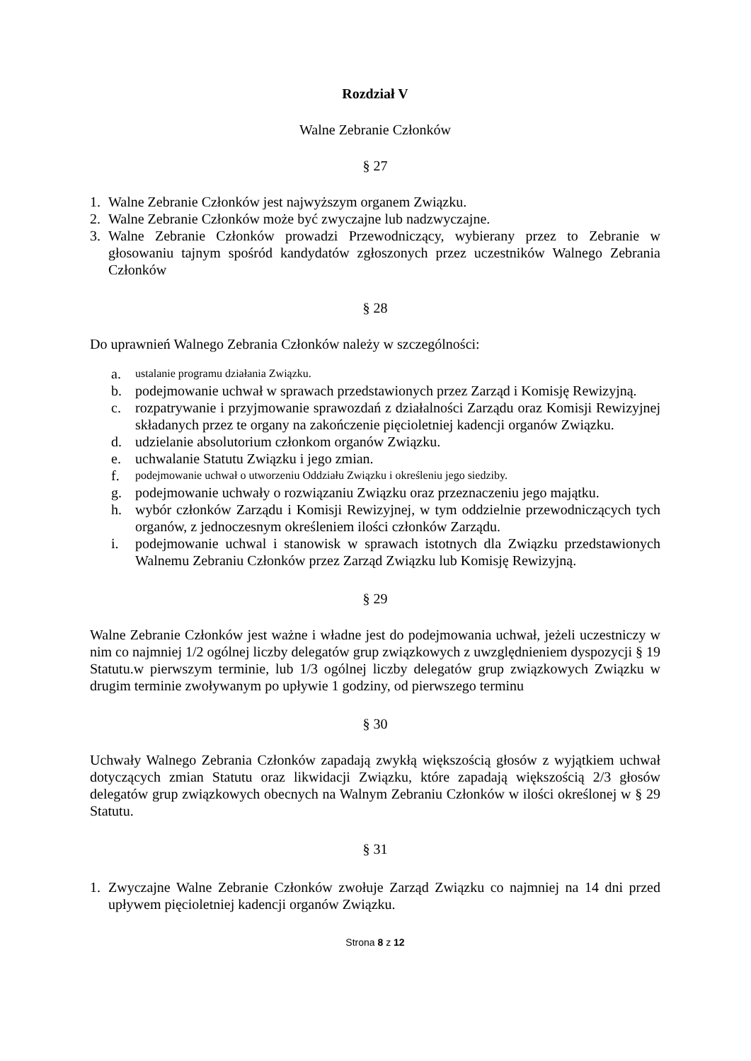Rozdział V
Walne Zebranie Członków
§ 27
1. Walne Zebranie Członków jest najwyższym organem Związku.
2. Walne Zebranie Członków może być zwyczajne lub nadzwyczajne.
3. Walne Zebranie Członków prowadzi Przewodniczący, wybierany przez to Zebranie w głosowaniu tajnym spośród kandydatów zgłoszonych przez uczestników Walnego Zebrania Członków
§ 28
Do uprawnień Walnego Zebrania Członków należy w szczególności:
a. ustalanie programu działania Związku.
b. podejmowanie uchwał w sprawach przedstawionych przez Zarząd i Komisję Rewizyjną.
c. rozpatrywanie i przyjmowanie sprawozdań z działalności Zarządu oraz Komisji Rewizyjnej składanych przez te organy na zakończenie pięcioletniej kadencji organów Związku.
d. udzielanie absolutorium członkom organów Związku.
e. uchwalanie Statutu Związku i jego zmian.
f. podejmowanie uchwał o utworzeniu Oddziału Związku i określeniu jego siedziby.
g. podejmowanie uchwały o rozwiązaniu Związku oraz przeznaczeniu jego majątku.
h. wybór członków Zarządu i Komisji Rewizyjnej, w tym oddzielnie przewodniczących tych organów, z jednoczesnym określeniem ilości członków Zarządu.
i. podejmowanie uchwal i stanowisk w sprawach istotnych dla Związku przedstawionych Walnemu Zebraniu Członków przez Zarząd Związku lub Komisję Rewizyjną.
§ 29
Walne Zebranie Członków jest ważne i władne jest do podejmowania uchwał, jeżeli uczestniczy w nim co najmniej 1/2 ogólnej liczby delegatów grup związkowych z uwzględnieniem dyspozycji § 19 Statutu.w pierwszym terminie, lub 1/3 ogólnej liczby delegatów grup związkowych Związku w drugim terminie zwoływanym po upływie 1 godziny, od pierwszego terminu
§ 30
Uchwały Walnego Zebrania Członków zapadają zwykłą większością głosów z wyjątkiem uchwał dotyczących zmian Statutu oraz likwidacji Związku, które zapadają większością 2/3 głosów delegatów grup związkowych obecnych na Walnym Zebraniu Członków w ilości określonej w § 29 Statutu.
§ 31
1. Zwyczajne Walne Zebranie Członków zwołuje Zarząd Związku co najmniej na 14 dni przed upływem pięcioletniej kadencji organów Związku.
Strona 8 z 12